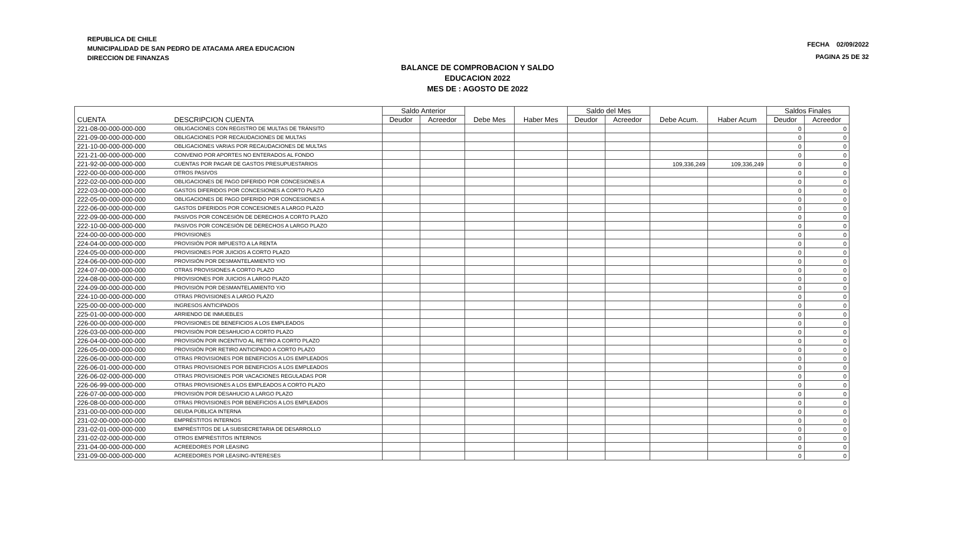REPUBLICA DE CHILE
MUNICIPALIDAD DE SAN PEDRO DE ATACAMA AREA EDUCACION
DIRECCION DE FINANZAS
FECHA 02/09/2022
PAGINA 25 DE 32
BALANCE DE COMPROBACION Y SALDO
EDUCACION 2022
MES DE : AGOSTO DE 2022
| CUENTA | DESCRIPCION CUENTA | Saldo Anterior | | Debe Mes | Haber Mes | Saldo del Mes | | Debe Acum. | Haber Acum | Saldos Finales | |
| --- | --- | --- | --- | --- | --- | --- | --- | --- | --- | --- | --- |
| | | Deudor | Acreedor | | | Deudor | Acreedor | | | Deudor | Acreedor |
| 221-08-00-000-000-000 | OBLIGACIONES CON REGISTRO DE MULTAS DE TRÁNSITO | | | | | | | | | 0 | 0 |
| 221-09-00-000-000-000 | OBLIGACIONES POR RECAUDACIONES DE MULTAS | | | | | | | | | 0 | 0 |
| 221-10-00-000-000-000 | OBLIGACIONES VARIAS POR RECAUDACIONES DE MULTAS | | | | | | | | | 0 | 0 |
| 221-21-00-000-000-000 | CONVENIO POR APORTES NO ENTERADOS AL FONDO | | | | | | | | | 0 | 0 |
| 221-92-00-000-000-000 | CUENTAS POR PAGAR DE GASTOS PRESUPUESTARIOS | | | | | | | 109,336,249 | 109,336,249 | 0 | 0 |
| 222-00-00-000-000-000 | OTROS PASIVOS | | | | | | | | | 0 | 0 |
| 222-02-00-000-000-000 | OBLIGACIONES DE PAGO DIFERIDO POR CONCESIONES A | | | | | | | | | 0 | 0 |
| 222-03-00-000-000-000 | GASTOS DIFERIDOS POR CONCESIONES A CORTO PLAZO | | | | | | | | | 0 | 0 |
| 222-05-00-000-000-000 | OBLIGACIONES DE PAGO DIFERIDO POR CONCESIONES A | | | | | | | | | 0 | 0 |
| 222-06-00-000-000-000 | GASTOS DIFERIDOS POR CONCESIONES A LARGO PLAZO | | | | | | | | | 0 | 0 |
| 222-09-00-000-000-000 | PASIVOS POR CONCESIÓN DE DERECHOS A CORTO PLAZO | | | | | | | | | 0 | 0 |
| 222-10-00-000-000-000 | PASIVOS POR CONCESIÓN DE DERECHOS A LARGO PLAZO | | | | | | | | | 0 | 0 |
| 224-00-00-000-000-000 | PROVISIONES | | | | | | | | | 0 | 0 |
| 224-04-00-000-000-000 | PROVISIÓN POR IMPUESTO A LA RENTA | | | | | | | | | 0 | 0 |
| 224-05-00-000-000-000 | PROVISIONES POR JUICIOS A CORTO PLAZO | | | | | | | | | 0 | 0 |
| 224-06-00-000-000-000 | PROVISIÓN POR DESMANTELAMIENTO Y/O | | | | | | | | | 0 | 0 |
| 224-07-00-000-000-000 | OTRAS PROVISIONES A CORTO PLAZO | | | | | | | | | 0 | 0 |
| 224-08-00-000-000-000 | PROVISIONES POR JUICIOS A LARGO PLAZO | | | | | | | | | 0 | 0 |
| 224-09-00-000-000-000 | PROVISIÓN POR DESMANTELAMIENTO Y/O | | | | | | | | | 0 | 0 |
| 224-10-00-000-000-000 | OTRAS PROVISIONES A LARGO PLAZO | | | | | | | | | 0 | 0 |
| 225-00-00-000-000-000 | INGRESOS ANTICIPADOS | | | | | | | | | 0 | 0 |
| 225-01-00-000-000-000 | ARRIENDO DE INMUEBLES | | | | | | | | | 0 | 0 |
| 226-00-00-000-000-000 | PROVISIONES DE BENEFICIOS A LOS EMPLEADOS | | | | | | | | | 0 | 0 |
| 226-03-00-000-000-000 | PROVISIÓN POR DESAHUCIO A CORTO PLAZO | | | | | | | | | 0 | 0 |
| 226-04-00-000-000-000 | PROVISIÓN POR INCENTIVO AL RETIRO A CORTO PLAZO | | | | | | | | | 0 | 0 |
| 226-05-00-000-000-000 | PROVISIÓN POR RETIRO ANTICIPADO A CORTO PLAZO | | | | | | | | | 0 | 0 |
| 226-06-00-000-000-000 | OTRAS PROVISIONES POR BENEFICIOS A LOS EMPLEADOS | | | | | | | | | 0 | 0 |
| 226-06-01-000-000-000 | OTRAS PROVISIONES POR BENEFICIOS A LOS EMPLEADOS | | | | | | | | | 0 | 0 |
| 226-06-02-000-000-000 | OTRAS PROVISIONES POR VACACIONES REGULADAS POR | | | | | | | | | 0 | 0 |
| 226-06-99-000-000-000 | OTRAS PROVISIONES A LOS EMPLEADOS A CORTO PLAZO | | | | | | | | | 0 | 0 |
| 226-07-00-000-000-000 | PROVISIÓN POR DESAHUCIO A LARGO PLAZO | | | | | | | | | 0 | 0 |
| 226-08-00-000-000-000 | OTRAS PROVISIONES POR BENEFICIOS A LOS EMPLEADOS | | | | | | | | | 0 | 0 |
| 231-00-00-000-000-000 | DEUDA PÚBLICA INTERNA | | | | | | | | | 0 | 0 |
| 231-02-00-000-000-000 | EMPRÉSTITOS INTERNOS | | | | | | | | | 0 | 0 |
| 231-02-01-000-000-000 | EMPRÉSTITOS DE LA SUBSECRETARIA DE DESARROLLO | | | | | | | | | 0 | 0 |
| 231-02-02-000-000-000 | OTROS EMPRÉSTITOS INTERNOS | | | | | | | | | 0 | 0 |
| 231-04-00-000-000-000 | ACREEDORES POR LEASING | | | | | | | | | 0 | 0 |
| 231-09-00-000-000-000 | ACREEDORES POR LEASING-INTERESES | | | | | | | | | 0 | 0 |